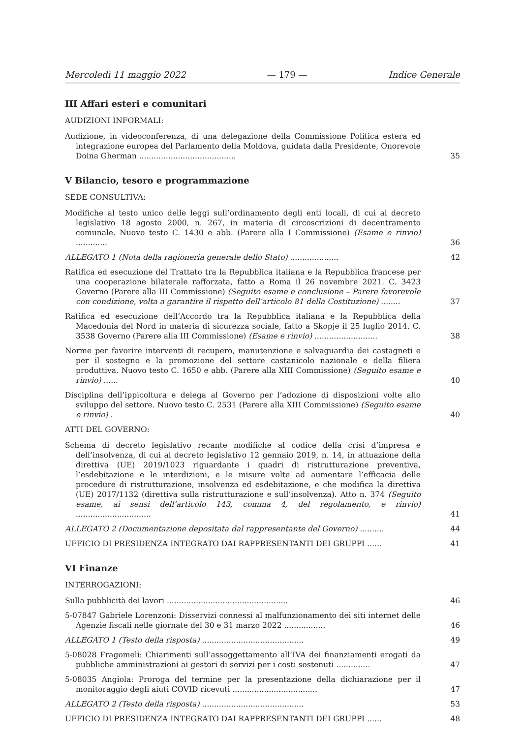Mercoledì 11 maggio 2022 — 179 — Indice Generale
III Affari esteri e comunitari
AUDIZIONI INFORMALI:
Audizione, in videoconferenza, di una delegazione della Commissione Politica estera ed integrazione europea del Parlamento della Moldova, guidata dalla Presidente, Onorevole Doina Gherman ........................................
35
V Bilancio, tesoro e programmazione
SEDE CONSULTIVA:
Modifiche al testo unico delle leggi sull’ordinamento degli enti locali, di cui al decreto legislativo 18 agosto 2000, n. 267, in materia di circoscrizioni di decentramento comunale. Nuovo testo C. 1430 e abb. (Parere alla I Commissione) (Esame e rinvio) .............
36
ALLEGATO 1 (Nota della ragioneria generale dello Stato) ....................
42
Ratifica ed esecuzione del Trattato tra la Repubblica italiana e la Repubblica francese per una cooperazione bilaterale rafforzata, fatto a Roma il 26 novembre 2021. C. 3423 Governo (Parere alla III Commissione) (Seguito esame e conclusione – Parere favorevole con condizione, volta a garantire il rispetto dell’articolo 81 della Costituzione) ........
37
Ratifica ed esecuzione dell’Accordo tra la Repubblica italiana e la Repubblica della Macedonia del Nord in materia di sicurezza sociale, fatto a Skopje il 25 luglio 2014. C. 3538 Governo (Parere alla III Commissione) (Esame e rinvio) ..........................
38
Norme per favorire interventi di recupero, manutenzione e salvaguardia dei castagneti e per il sostegno e la promozione del settore castanicolo nazionale e della filiera produttiva. Nuovo testo C. 1650 e abb. (Parere alla XIII Commissione) (Seguito esame e rinvio) ......
40
Disciplina dell’ippicoltura e delega al Governo per l’adozione di disposizioni volte allo sviluppo del settore. Nuovo testo C. 2531 (Parere alla XIII Commissione) (Seguito esame e rinvio) .
40
ATTI DEL GOVERNO:
Schema di decreto legislativo recante modifiche al codice della crisi d’impresa e dell’insolvenza, di cui al decreto legislativo 12 gennaio 2019, n. 14, in attuazione della direttiva (UE) 2019/1023 riguardante i quadri di ristrutturazione preventiva, l’esdebitazione e le interdizioni, e le misure volte ad aumentare l’efficacia delle procedure di ristrutturazione, insolvenza ed esdebitazione, e che modifica la direttiva (UE) 2017/1132 (direttiva sulla ristrutturazione e sull’insolvenza). Atto n. 374 (Seguito esame, ai sensi dell’articolo 143, comma 4, del regolamento, e rinvio) ...............................
41
ALLEGATO 2 (Documentazione depositata dal rappresentante del Governo) ..........
44
UFFICIO DI PRESIDENZA INTEGRATO DAI RAPPRESENTANTI DEI GRUPPI ......
41
VI Finanze
INTERROGAZIONI:
Sulla pubblicità dei lavori ..................................................
46
5-07847 Gabriele Lorenzoni: Disservizi connessi al malfunzionamento dei siti internet delle Agenzie fiscali nelle giornate del 30 e 31 marzo 2022 .................
46
ALLEGATO 1 (Testo della risposta) ..........................................
49
5-08028 Fragomeli: Chiarimenti sull’assoggettamento all’IVA dei finanziamenti erogati da pubbliche amministrazioni ai gestori di servizi per i costi sostenuti ..............
47
5-08035 Angiola: Proroga del termine per la presentazione della dichiarazione per il monitoraggio degli aiuti COVID ricevuti ...................................
47
ALLEGATO 2 (Testo della risposta) ..........................................
53
UFFICIO DI PRESIDENZA INTEGRATO DAI RAPPRESENTANTI DEI GRUPPI ......
48